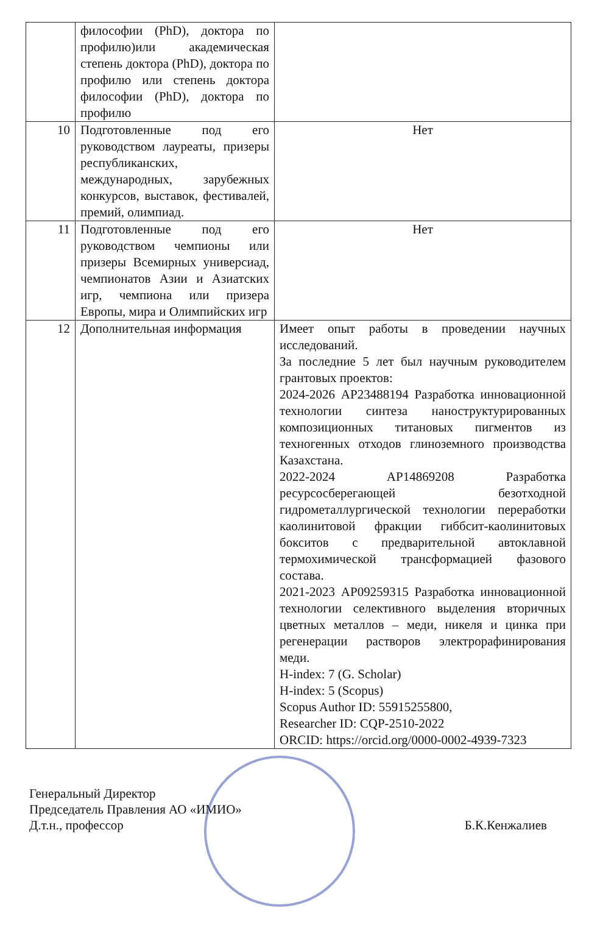| | философии (PhD), доктора по профилю)или академическая степень доктора (PhD), доктора по профилю или степень доктора философии (PhD), доктора по профилю | |
| 10 | Подготовленные под его руководством лауреаты, призеры республиканских, международных, зарубежных конкурсов, выставок, фестивалей, премий, олимпиад. | Нет |
| 11 | Подготовленные под его руководством чемпионы или призеры Всемирных универсиад, чемпионатов Азии и Азиатских игр, чемпиона или призера Европы, мира и Олимпийских игр | Нет |
| 12 | Дополнительная информация | Имеет опыт работы в проведении научных исследований. За последние 5 лет был научным руководителем грантовых проектов: 2024-2026 AP23488194 Разработка инновационной технологии синтеза наноструктурированных композиционных титановых пигментов из техногенных отходов глиноземного производства Казахстана. 2022-2024 AP14869208 Разработка ресурсосберегающей безотходной гидрометаллургической технологии переработки каолинитовой фракции гиббсит-каолинитовых бокситов с предварительной автоклавной термохимической трансформацией фазового состава. 2021-2023 AP09259315 Разработка инновационной технологии селективного выделения вторичных цветных металлов – меди, никеля и цинка при регенерации растворов электрорафинирования меди. H-index: 7 (G. Scholar) H-index: 5 (Scopus) Scopus Author ID: 55915255800, Researcher ID: CQP-2510-2022 ORCID: https://orcid.org/0000-0002-4939-7323 |
Генеральный Директор
Председатель Правления АО «ИМИО»
Д.т.н., профессор
Б.К.Кенжалиев